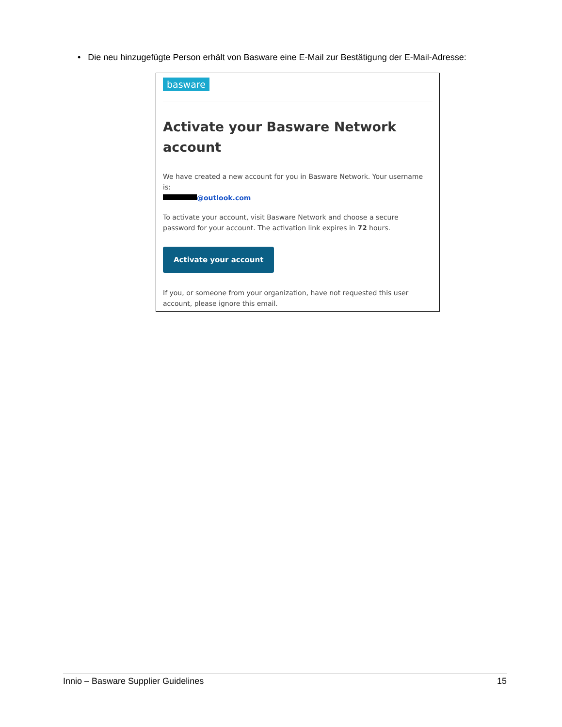• Die neu hinzugefügte Person erhält von Basware eine E-Mail zur Bestätigung der E-Mail-Adresse:
basware
Activate your Basware Network account
We have created a new account for you in Basware Network. Your username is:
@outlook.com
To activate your account, visit Basware Network and choose a secure password for your account. The activation link expires in 72 hours.
Activate your account
If you, or someone from your organization, have not requested this user account, please ignore this email.
Innio – Basware Supplier Guidelines 15